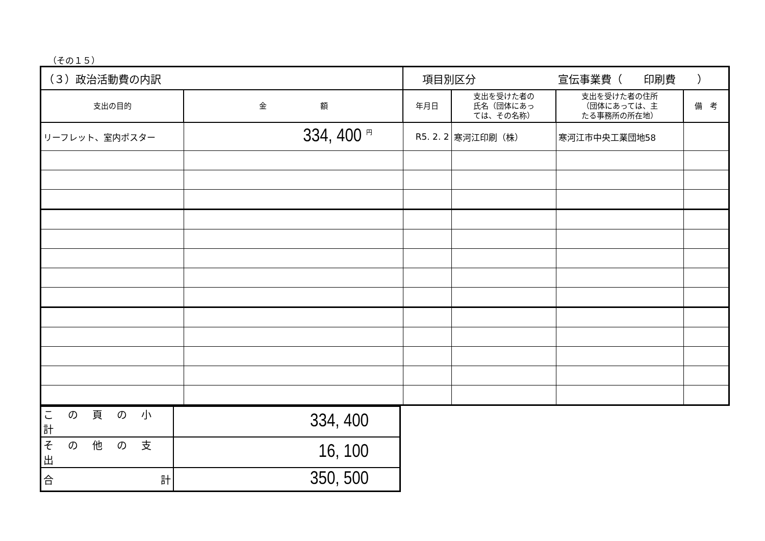（その１５）
| （３）政治活動費の内訳 | | 項目別区分 宣伝事業費（ 印刷費 ） | | | |
| 支出の目的 | 金 額 | 年月日 | 支出を受けた者の 氏名（団体にあっ ては、その名称） | 支出を受けた者の住所 （団体にあっては、主 たる事務所の所在地） | 備 考 |
| リーフレット、室内ポスター | 334, 400 <sup>円</sup> | R5. 2. 2 | 寒河江印刷（株） | 寒河江市中央工業団地58 | |
| この頁の小計 | 334, 400 |
| その他の支出 | 16, 100 |
| 合 計 | 350, 500 |